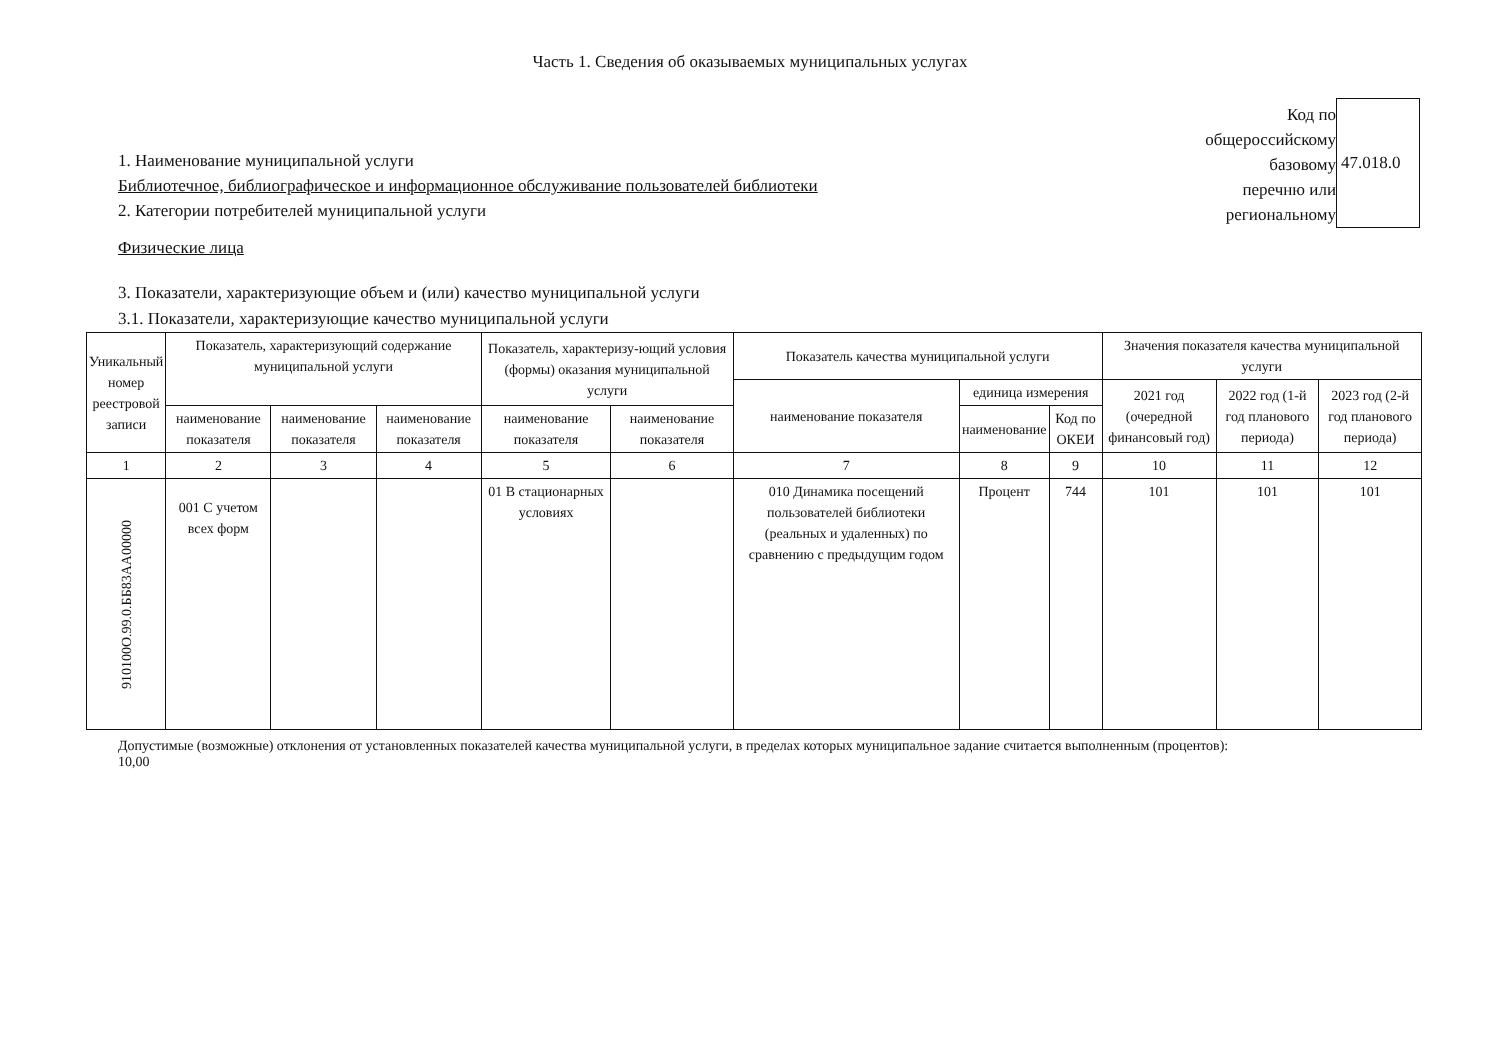Часть 1. Сведения об оказываемых муниципальных услугах
1. Наименование муниципальной услуги
Библиотечное, библиографическое и информационное обслуживание пользователей библиотеки
2. Категории потребителей муниципальной услуги
Физические лица
Код по
общероссийскому
базовому
перечню или
региональному
47.018.0
3. Показатели, характеризующие объем и (или) качество муниципальной услуги
3.1. Показатели, характеризующие качество муниципальной услуги
| Уникальный номер реестровой записи | Показатель, характеризующий содержание муниципальной услуги | | | Показатель, характеризу-ющий условия (формы) оказания муниципальной услуги | | Показатель качества муниципальной услуги | | | Значения показателя качества муниципальной услуги | | |
| --- | --- | --- | --- | --- | --- | --- | --- | --- | --- | --- | --- |
| | | | | | | наименование показателя | единица измерения | | 2021 год (очередной финансовый год) | 2022 год (1-й год планового периода) | 2023 год (2-й год планового периода) |
| | наименование показателя | наименование показателя | наименование показателя | наименование показателя | наименование показателя | | наименование | Код по ОКЕИ | | | |
| 1 | 2 | 3 | 4 | 5 | 6 | 7 | 8 | 9 | 10 | 11 | 12 |
| 910100О.99.0.ББ83АА00000 | 001 С учетом всех форм | | | 01 В стационарных условиях | | 010 Динамика посещений пользователей библиотеки (реальных и удаленных) по сравнению с предыдущим годом | Процент | 744 | 101 | 101 | 101 |
Допустимые (возможные) отклонения от установленных показателей качества муниципальной услуги, в пределах которых муниципальное задание считается выполненным (процентов):
10,00